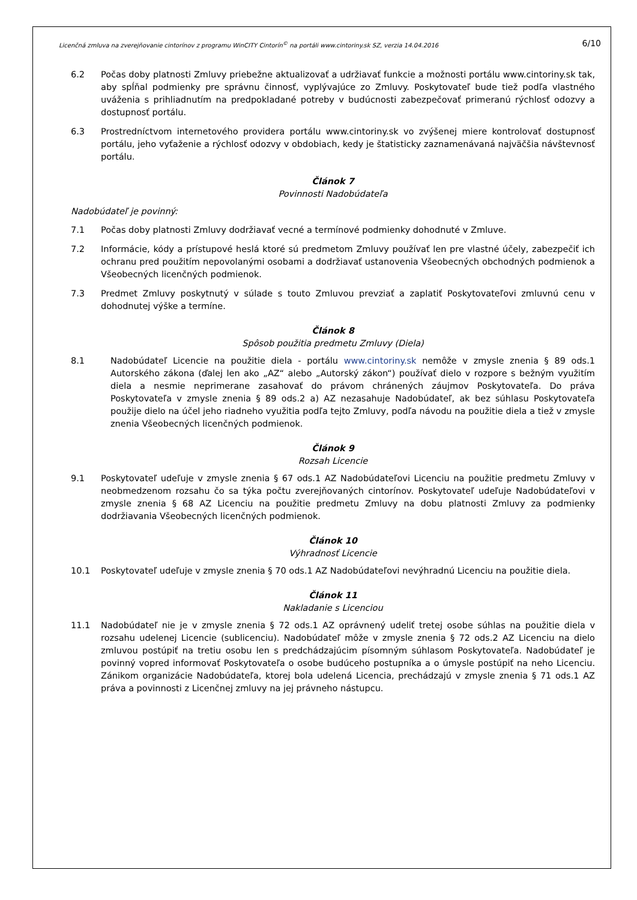Licenčná zmluva na zverejňovanie cintorínov z programu WinCITY Cintorín<sup>©</sup> na portáli www.cintoriny.sk SZ, verzia 14.04.2016 6/10
6.2 Počas doby platnosti Zmluvy priebežne aktualizovať a udržiavať funkcie a možnosti portálu www.cintoriny.sk tak, aby spĺňal podmienky pre správnu činnosť, vyplývajúce zo Zmluvy. Poskytovateľ bude tiež podľa vlastného uváženia s prihliadnutím na predpokladané potreby v budúcnosti zabezpečovať primeranú rýchlosť odozvy a dostupnosť portálu.
6.3 Prostredníctvom internetového providera portálu www.cintoriny.sk vo zvýšenej miere kontrolovať dostupnosť portálu, jeho vyťaženie a rýchlosť odozvy v obdobiach, kedy je štatisticky zaznamenávaná najväčšia návštevnosť portálu.
Článok 7
Povinnosti Nadobúdateľa
Nadobúdateľ je povinný:
7.1 Počas doby platnosti Zmluvy dodržiavať vecné a termínové podmienky dohodnuté v Zmluve.
7.2 Informácie, kódy a prístupové heslá ktoré sú predmetom Zmluvy používať len pre vlastné účely, zabezpečiť ich ochranu pred použitím nepovolanými osobami a dodržiavať ustanovenia Všeobecných obchodných podmienok a Všeobecných licenčných podmienok.
7.3 Predmet Zmluvy poskytnutý v súlade s touto Zmluvou prevziať a zaplatiť Poskytovateľovi zmluvnú cenu v dohodnutej výške a termíne.
Článok 8
Spôsob použitia predmetu Zmluvy (Diela)
8.1 Nadobúdateľ Licencie na použitie diela - portálu www.cintoriny.sk nemôže v zmysle znenia § 89 ods.1 Autorského zákona (ďalej len ako „AZ“ alebo „Autorský zákon“) používať dielo v rozpore s bežným využitím diela a nesmie neprimerane zasahovať do právom chránených záujmov Poskytovateľa. Do práva Poskytovateľa v zmysle znenia § 89 ods.2 a) AZ nezasahuje Nadobúdateľ, ak bez súhlasu Poskytovateľa použije dielo na účel jeho riadneho využitia podľa tejto Zmluvy, podľa návodu na použitie diela a tiež v zmysle znenia Všeobecných licenčných podmienok.
Článok 9
Rozsah Licencie
9.1 Poskytovateľ udeľuje v zmysle znenia § 67 ods.1 AZ Nadobúdateľovi Licenciu na použitie predmetu Zmluvy v neobmedzenom rozsahu čo sa týka počtu zverejňovaných cintorínov. Poskytovateľ udeľuje Nadobúdateľovi v zmysle znenia § 68 AZ Licenciu na použitie predmetu Zmluvy na dobu platnosti Zmluvy za podmienky dodržiavania Všeobecných licenčných podmienok.
Článok 10
Výhradnosť Licencie
10.1 Poskytovateľ udeľuje v zmysle znenia § 70 ods.1 AZ Nadobúdateľovi nevýhradnú Licenciu na použitie diela.
Článok 11
Nakladanie s Licenciou
11.1 Nadobúdateľ nie je v zmysle znenia § 72 ods.1 AZ oprávnený udeliť tretej osobe súhlas na použitie diela v rozsahu udelenej Licencie (sublicenciu). Nadobúdateľ môže v zmysle znenia § 72 ods.2 AZ Licenciu na dielo zmluvou postúpiť na tretiu osobu len s predchádzajúcim písomným súhlasom Poskytovateľa. Nadobúdateľ je povinný vopred informovať Poskytovateľa o osobe budúceho postupníka a o úmysle postúpiť na neho Licenciu. Zánikom organizácie Nadobúdateľa, ktorej bola udelená Licencia, prechádzajú v zmysle znenia § 71 ods.1 AZ práva a povinnosti z Licenčnej zmluvy na jej právneho nástupcu.